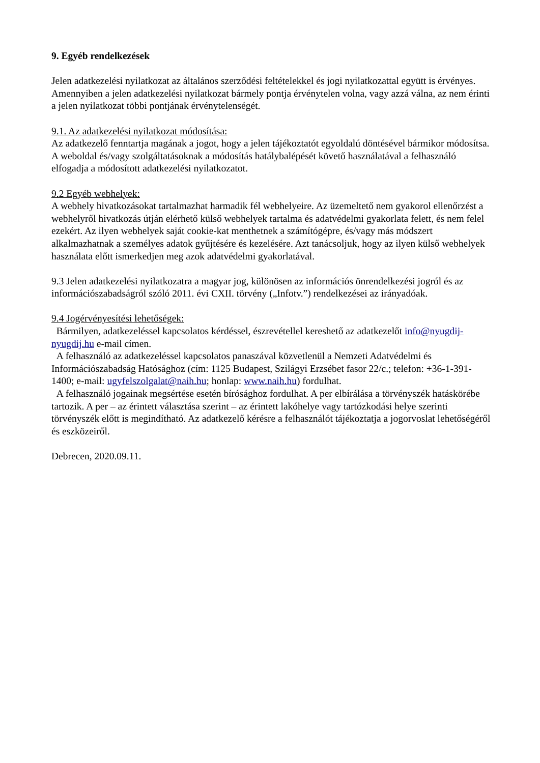9. Egyéb rendelkezések
Jelen adatkezelési nyilatkozat az általános szerződési feltételekkel és jogi nyilatkozattal együtt is érvényes. Amennyiben a jelen adatkezelési nyilatkozat bármely pontja érvénytelen volna, vagy azzá válna, az nem érinti a jelen nyilatkozat többi pontjának érvénytelenségét.
9.1. Az adatkezelési nyilatkozat módosítása:
Az adatkezelő fenntartja magának a jogot, hogy a jelen tájékoztatót egyoldalú döntésével bármikor módosítsa. A weboldal és/vagy szolgáltatásoknak a módosítás hatálybalépését követő használatával a felhasználó elfogadja a módosított adatkezelési nyilatkozatot.
9.2 Egyéb webhelyek:
A webhely hivatkozásokat tartalmazhat harmadik fél webhelyeire. Az üzemeltető nem gyakorol ellenőrzést a webhelyről hivatkozás útján elérhető külső webhelyek tartalma és adatvédelmi gyakorlata felett, és nem felel ezekért. Az ilyen webhelyek saját cookie-kat menthetnek a számítógépre, és/vagy más módszert alkalmazhatnak a személyes adatok gyűjtésére és kezelésére. Azt tanácsoljuk, hogy az ilyen külső webhelyek használata előtt ismerkedjen meg azok adatvédelmi gyakorlatával.
9.3 Jelen adatkezelési nyilatkozatra a magyar jog, különösen az információs önrendelkezési jogról és az információszabadságról szóló 2011. évi CXII. törvény („Infotv.”) rendelkezései az irányadóak.
9.4 Jogérvényesítési lehetőségek:
Bármilyen, adatkezeléssel kapcsolatos kérdéssel, észrevétellel kereshető az adatkezelőt info@nyugdij-nyugdij.hu e-mail címen.
A felhasználó az adatkezeléssel kapcsolatos panaszával közvetlenül a Nemzeti Adatvédelmi és Információszabadság Hatósághoz (cím: 1125 Budapest, Szilágyi Erzsébet fasor 22/c.; telefon: +36-1-391-1400; e-mail: ugyfelszolgalat@naih.hu; honlap: www.naih.hu) fordulhat.
A felhasználó jogainak megsértése esetén bírósághoz fordulhat. A per elbírálása a törvényszék hatáskörébe tartozik. A per – az érintett választása szerint – az érintett lakóhelye vagy tartózkodási helye szerinti törvényszék előtt is megindítható. Az adatkezelő kérésre a felhasználót tájékoztatja a jogorvoslat lehetőségéről és eszközeiről.
Debrecen, 2020.09.11.